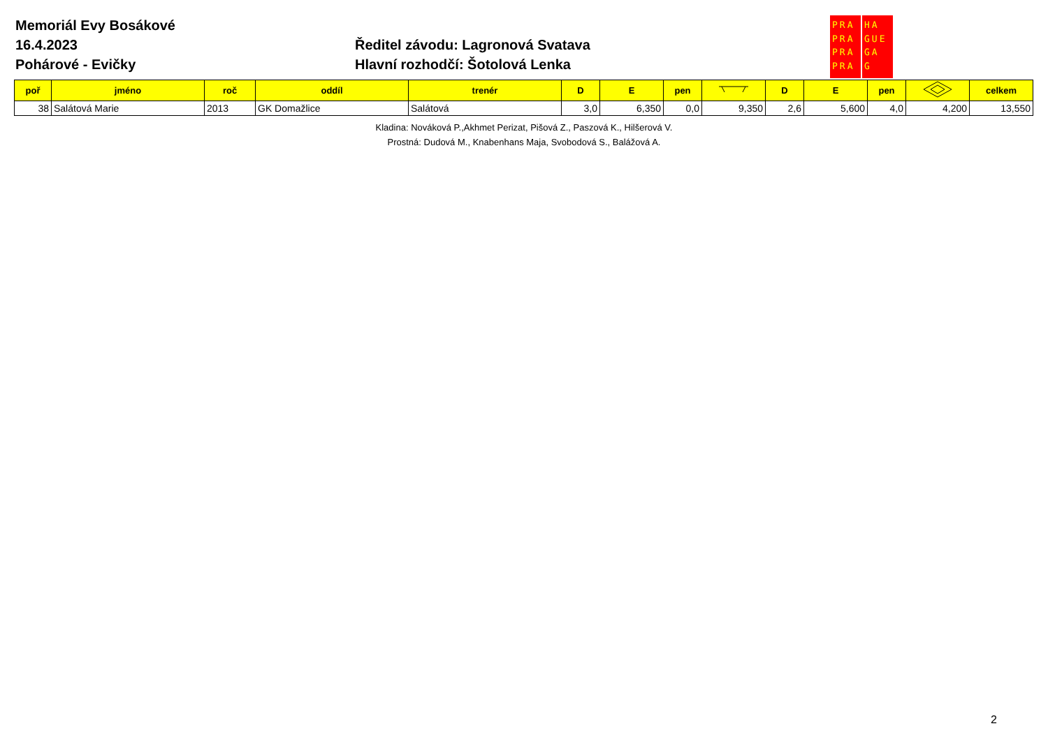Memoriál Evy Bosákové
16.4.2023
Pohárové - Evičky
Ředitel závodu: Lagronová Svatava
Hlavní rozhodčí: Šotolová Lenka
PRA
PRA
PRA
PRA
HA
GUE
GA
G
| poř | jméno | roč | oddíl | trenér | D | E | pen | | D | E | pen | | celkem |
| --- | --- | --- | --- | --- | --- | --- | --- | --- | --- | --- | --- | --- | --- |
| 38 | Salátová Marie | 2013 | GK Domažlice | Salátová | 3,0 | 6,350 | 0,0 | 9,350 | 2,6 | 5,600 | 4,0 | 4,200 | 13,550 |
Kladina: Nováková P.,Akhmet Perizat, Pišová Z., Paszová K., Hilšerová V.
Prostná: Dudová M., Knabenhans Maja, Svobodová S., Balážová A.
2